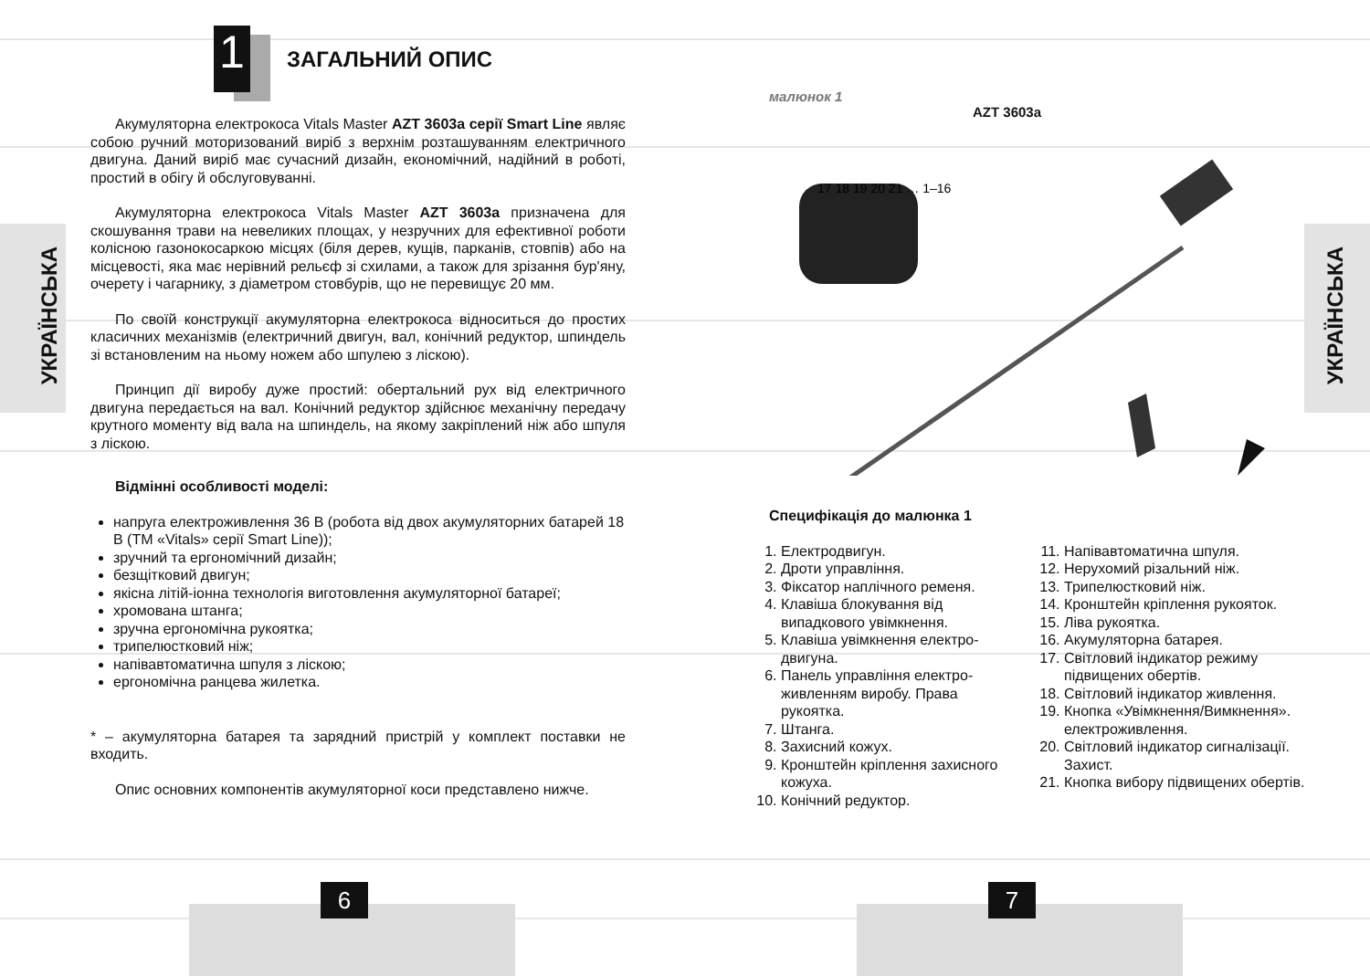УКРАЇНСЬКА
УКРАЇНСЬКА
1
ЗАГАЛЬНИЙ ОПИС
Акумуляторна електрокоса Vitals Master AZT 3603a серії Smart Line являє собою ручний моторизований виріб з верхнім розташуванням електричного двигуна. Даний виріб має сучасний дизайн, економічний, надійний в роботі, простий в обігу й обслуговуванні.
Акумуляторна електрокоса Vitals Master AZT 3603a призначена для скошування трави на невеликих площах, у незручних для ефективної роботи колісною газонокосаркою місцях (біля дерев, кущів, парканів, стовпів) або на місцевості, яка має нерівний рельєф зі схилами, а також для зрізання бур'яну, очерету і чагарнику, з діаметром стовбурів, що не перевищує 20 мм.
По своїй конструкції акумуляторна електрокоса відноситься до простих класичних механізмів (електричний двигун, вал, конічний редуктор, шпиндель зі встановленим на ньому ножем або шпулею з ліскою).
Принцип дії виробу дуже простий: обертальний рух від електричного двигуна передається на вал. Конічний редуктор здійснює механічну передачу крутного моменту від вала на шпиндель, на якому закріплений ніж або шпуля з ліскою.
Відмінні особливості моделі:
напруга електроживлення 36 В (робота від двох акумуляторних батарей 18 В (ТМ «Vitals» серії Smart Line));
зручний та ергономічний дизайн;
безщітковий двигун;
якісна літій-іонна технологія виготовлення акумуляторної батареї;
хромована штанга;
зручна ергономічна рукоятка;
трипелюстковий ніж;
напівавтоматична шпуля з ліскою;
ергономічна ранцева жилетка.
* – акумуляторна батарея та зарядний пристрій у комплект поставки не входить.
Опис основних компонентів акумуляторної коси представлено нижче.
малюнок 1
AZT 3603a
17 18 19 20 21 … 1–16
Специфікація до малюнка 1
1. Електродвигун.
2. Дроти управління.
3. Фіксатор наплічного ременя.
4. Клавіша блокування від випадкового увімкнення.
5. Клавіша увімкнення електро-двигуна.
6. Панель управління електро-живленням виробу. Права рукоятка.
7. Штанга.
8. Захисний кожух.
9. Кронштейн кріплення захисного кожуха.
10. Конічний редуктор.
11. Напівавтоматична шпуля.
12. Нерухомий різальний ніж.
13. Трипелюстковий ніж.
14. Кронштейн кріплення рукояток.
15. Ліва рукоятка.
16. Акумуляторна батарея.
17. Світловий індикатор режиму підвищених обертів.
18. Світловий індикатор живлення.
19. Кнопка «Увімкнення/Вимкнення». електроживлення.
20. Світловий індикатор сигналізації. Захист.
21. Кнопка вибору підвищених обертів.
6 7